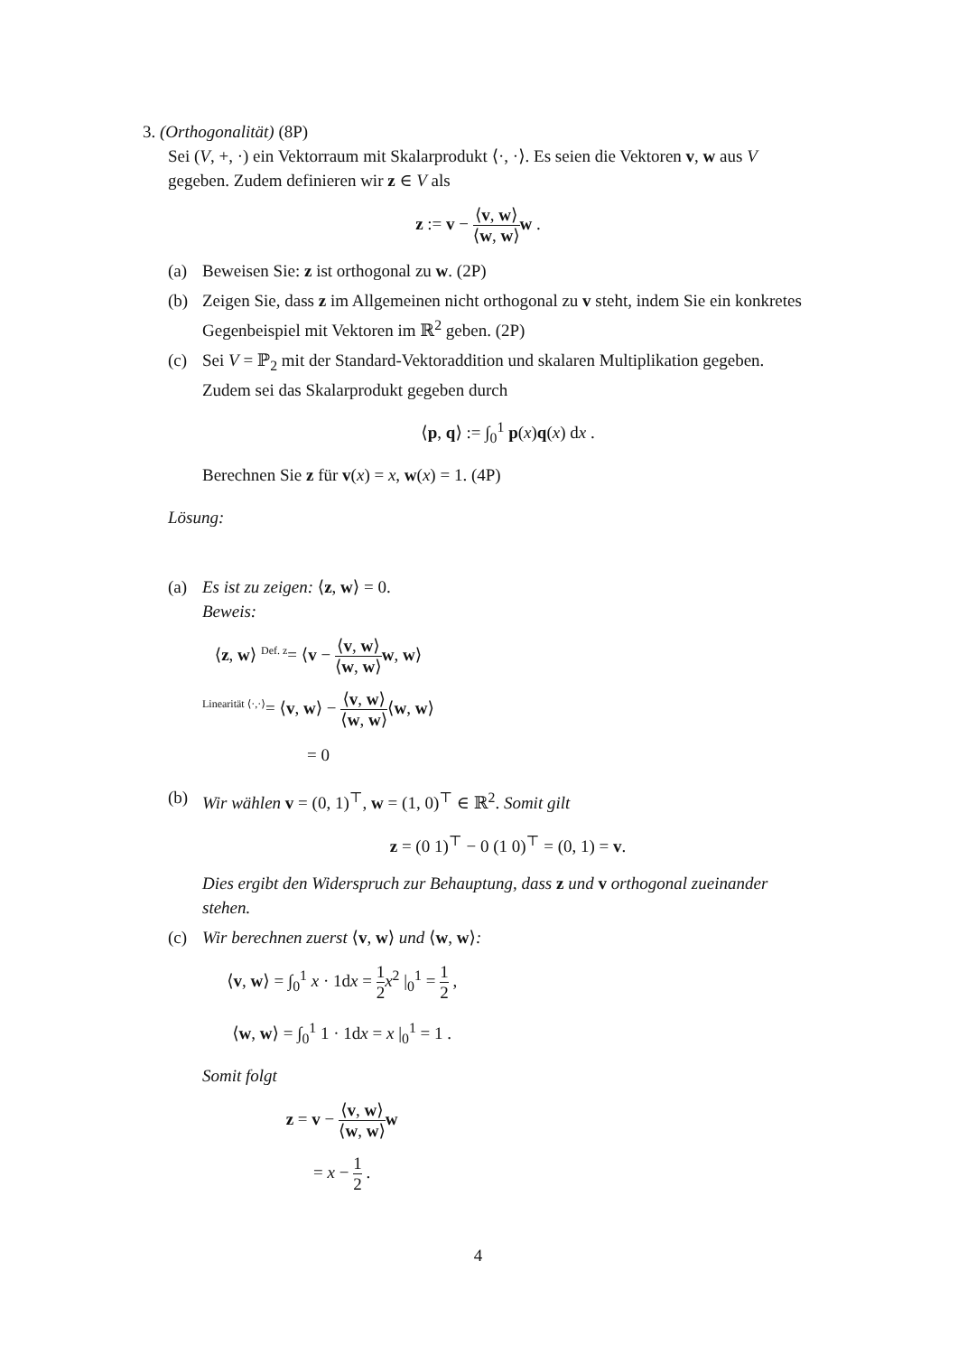3. (Orthogonalität) (8P)
Sei (V, +, ·) ein Vektorraum mit Skalarprodukt ⟨·, ·⟩. Es seien die Vektoren v, w aus V gegeben. Zudem definieren wir z ∈ V als
z := v − ⟨v, w⟩ ⟨w, w⟩w .
(a) Beweisen Sie: z ist orthogonal zu w. (2P)
(b) Zeigen Sie, dass z im Allgemeinen nicht orthogonal zu v steht, indem Sie ein konkretes Gegenbeispiel mit Vektoren im ℝ<sup>2</sup> geben. (2P)
(c) Sei V = ℙ<sub>2</sub> mit der Standard-Vektoraddition und skalaren Multiplikation gegeben. Zudem sei das Skalarprodukt gegeben durch
⟨p, q⟩ := ∫<sub>0</sub><sup>1</sup> p(x)q(x) dx .
Berechnen Sie z für v(x) = x, w(x) = 1. (4P)
Lösung:
(a) Es ist zu zeigen: ⟨z, w⟩ = 0.
Beweis:
⟨z, w⟩ <sup>Def. z</sup>= ⟨v − ⟨v, w⟩ ⟨w, w⟩w, w⟩
<sup>Linearität ⟨·,·⟩</sup>= ⟨v, w⟩ − ⟨v, w⟩ ⟨w, w⟩⟨w, w⟩
= 0
(b) Wir wählen v = (0, 1)<sup>⊤</sup>, w = (1, 0)<sup>⊤</sup> ∈ ℝ<sup>2</sup>. Somit gilt
z = (0 1)<sup>⊤</sup> − 0 (1 0)<sup>⊤</sup> = (0, 1) = v.
Dies ergibt den Widerspruch zur Behauptung, dass z und v orthogonal zueinander stehen.
(c) Wir berechnen zuerst ⟨v, w⟩ und ⟨w, w⟩:
⟨v, w⟩ = ∫<sub>0</sub><sup>1</sup> x · 1dx = 1 2 x<sup>2</sup> |<sub>0</sub><sup>1</sup> = 1 2 ,
⟨w, w⟩ = ∫<sub>0</sub><sup>1</sup> 1 · 1dx = x |<sub>0</sub><sup>1</sup> = 1 .
Somit folgt
z = v − ⟨v, w⟩ ⟨w, w⟩w
= x − 1 2 .
4